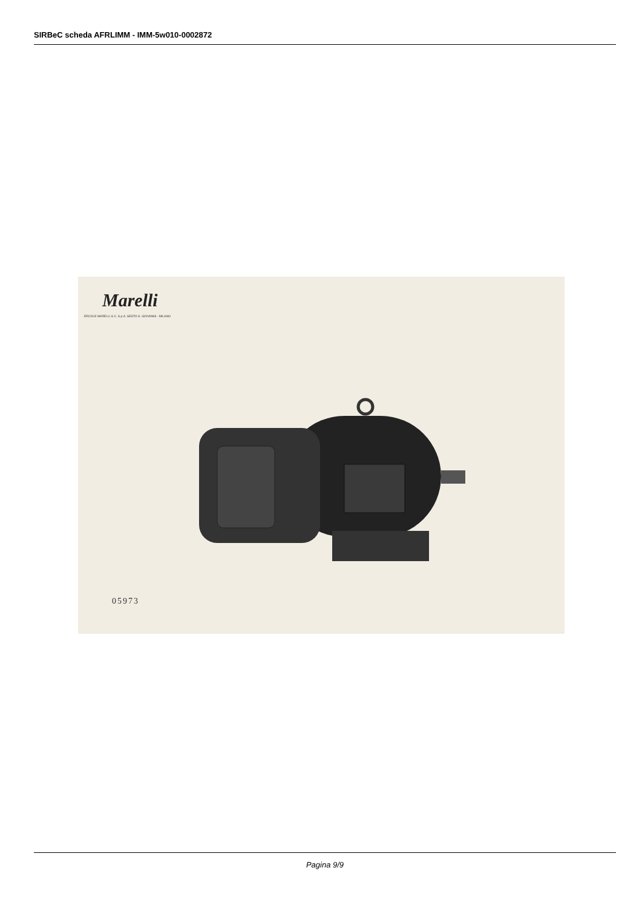SIRBeC scheda AFRLIMM - IMM-5w010-0002872
Marelli
ERCOLE MARELLI & C. S.p.A. SESTO S. GIOVANNI - MILANO
05973
Pagina 9/9